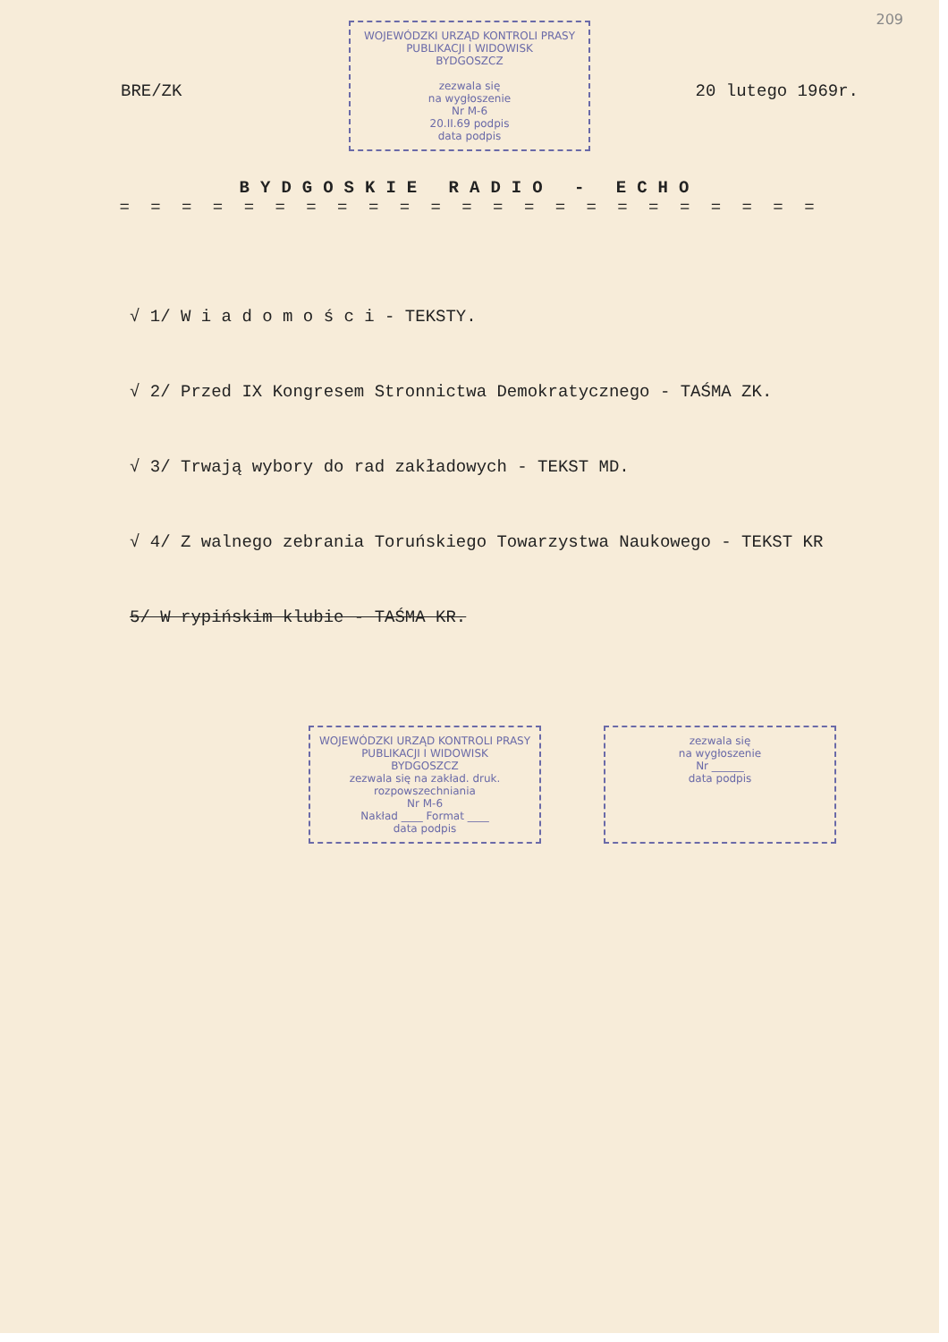209
BRE/ZK 20 lutego 1969r.
WOJEWÓDZKI URZĄD KONTROLI PRASY
PUBLIKACJI I WIDOWISK
BYDGOSZCZ
zezwala się
na wygłoszenie
Nr M-6
20.II.69 podpis
data podpis
BYDGOSKIE RADIO - ECHO
= = = = = = = = = = = = = = = = = = = = = = =
√ 1/ W i a d o m o ś c i - TEKSTY.
√ 2/ Przed IX Kongresem Stronnictwa Demokratycznego - TAŚMA ZK.
√ 3/ Trwają wybory do rad zakładowych - TEKST MD.
√ 4/ Z walnego zebrania Toruńskiego Towarzystwa Naukowego - TEKST KR
5/ W rypińskim klubie - TAŚMA KR.
WOJEWÓDZKI URZĄD KONTROLI PRASY
PUBLIKACJI I WIDOWISK
BYDGOSZCZ
zezwala się na zakład. druk.
rozpowszechniania
Nr M-6
Nakład ____ Format ____
data podpis
zezwala się
na wygłoszenie
Nr ______
data podpis